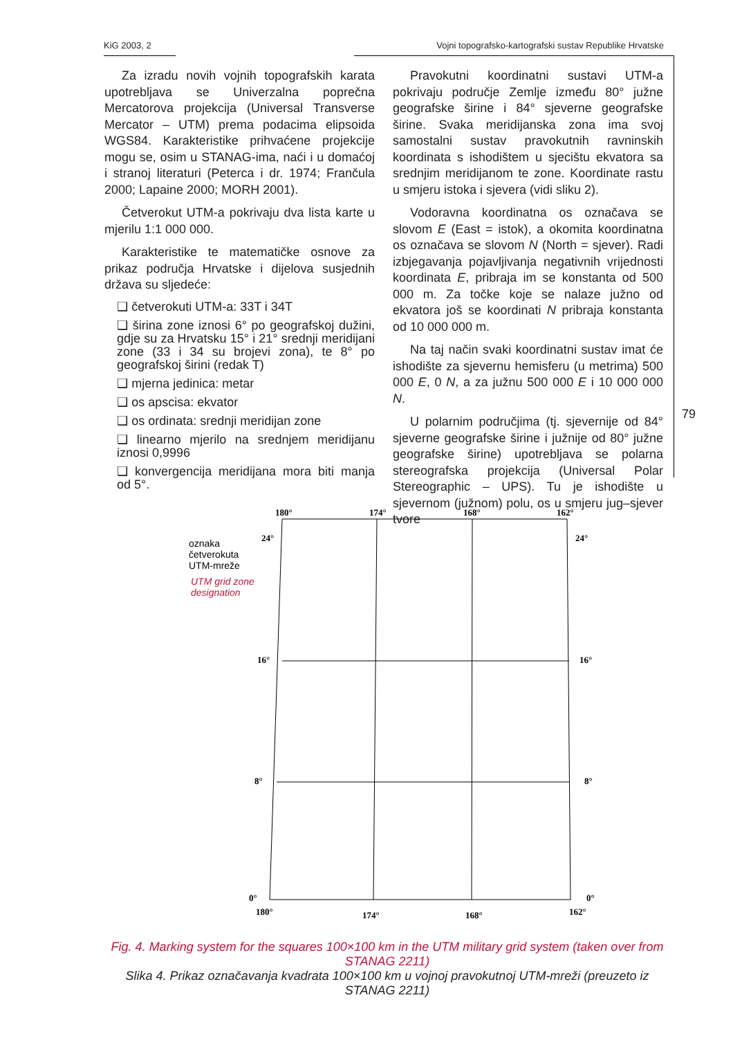KiG 2003, 2 Vojni topografsko-kartografski sustav Republike Hrvatske
79
Za izradu novih vojnih topografskih karata upotrebljava se Univerzalna poprečna Mercatorova projekcija (Universal Transverse Mercator – UTM) prema podacima elipsoida WGS84. Karakteristike prihvaćene projekcije mogu se, osim u STANAG-ima, naći i u domaćoj i stranoj literaturi (Peterca i dr. 1974; Frančula 2000; Lapaine 2000; MORH 2001).
Četverokut UTM-a pokrivaju dva lista karte u mjerilu 1:1 000 000.
Karakteristike te matematičke osnove za prikaz područja Hrvatske i dijelova susjednih država su sljedeće:
❑ četverokuti UTM-a: 33T i 34T
❑ širina zone iznosi 6° po geografskoj dužini, gdje su za Hrvatsku 15° i 21° srednji meridijani zone (33 i 34 su brojevi zona), te 8° po geografskoj širini (redak T)
❑ mjerna jedinica: metar
❑ os apscisa: ekvator
❑ os ordinata: srednji meridijan zone
❑ linearno mjerilo na srednjem meridijanu iznosi 0,9996
❑ konvergencija meridijana mora biti manja od 5°.
Pravokutni koordinatni sustavi UTM-a pokrivaju područje Zemlje između 80° južne geografske širine i 84° sjeverne geografske širine. Svaka meridijanska zona ima svoj samostalni sustav pravokutnih ravninskih koordinata s ishodištem u sjecištu ekvatora sa srednjim meridijanom te zone. Koordinate rastu u smjeru istoka i sjevera (vidi sliku 2).
Vodoravna koordinatna os označava se slovom E (East = istok), a okomita koordinatna os označava se slovom N (North = sjever). Radi izbjegavanja pojavljivanja negativnih vrijednosti koordinata E, pribraja im se konstanta od 500 000 m. Za točke koje se nalaze južno od ekvatora još se koordinati N pribraja konstanta od 10 000 000 m.
Na taj način svaki koordinatni sustav imat će ishodište za sjevernu hemisferu (u metrima) 500 000 E, 0 N, a za južnu 500 000 E i 10 000 000 N.
U polarnim područjima (tj. sjevernije od 84° sjeverne geografske širine i južnije od 80° južne geografske širine) upotrebljava se polarna stereografska projekcija (Universal Polar Stereographic – UPS). Tu je ishodište u sjevernom (južnom) polu, os u smjeru jug–sjever tvore
180°
174°
168°
162°
24°
24°
16°
16°
8°
8°
0°
0°
180°
174°
168°
162°
oznaka
četverokuta
UTM-mreže
UTM grid zone
designation
Fig. 4. Marking system for the squares 100×100 km in the UTM military grid system (taken over from STANAG 2211)
Slika 4. Prikaz označavanja kvadrata 100×100 km u vojnoj pravokutnoj UTM-mreži (preuzeto iz STANAG 2211)